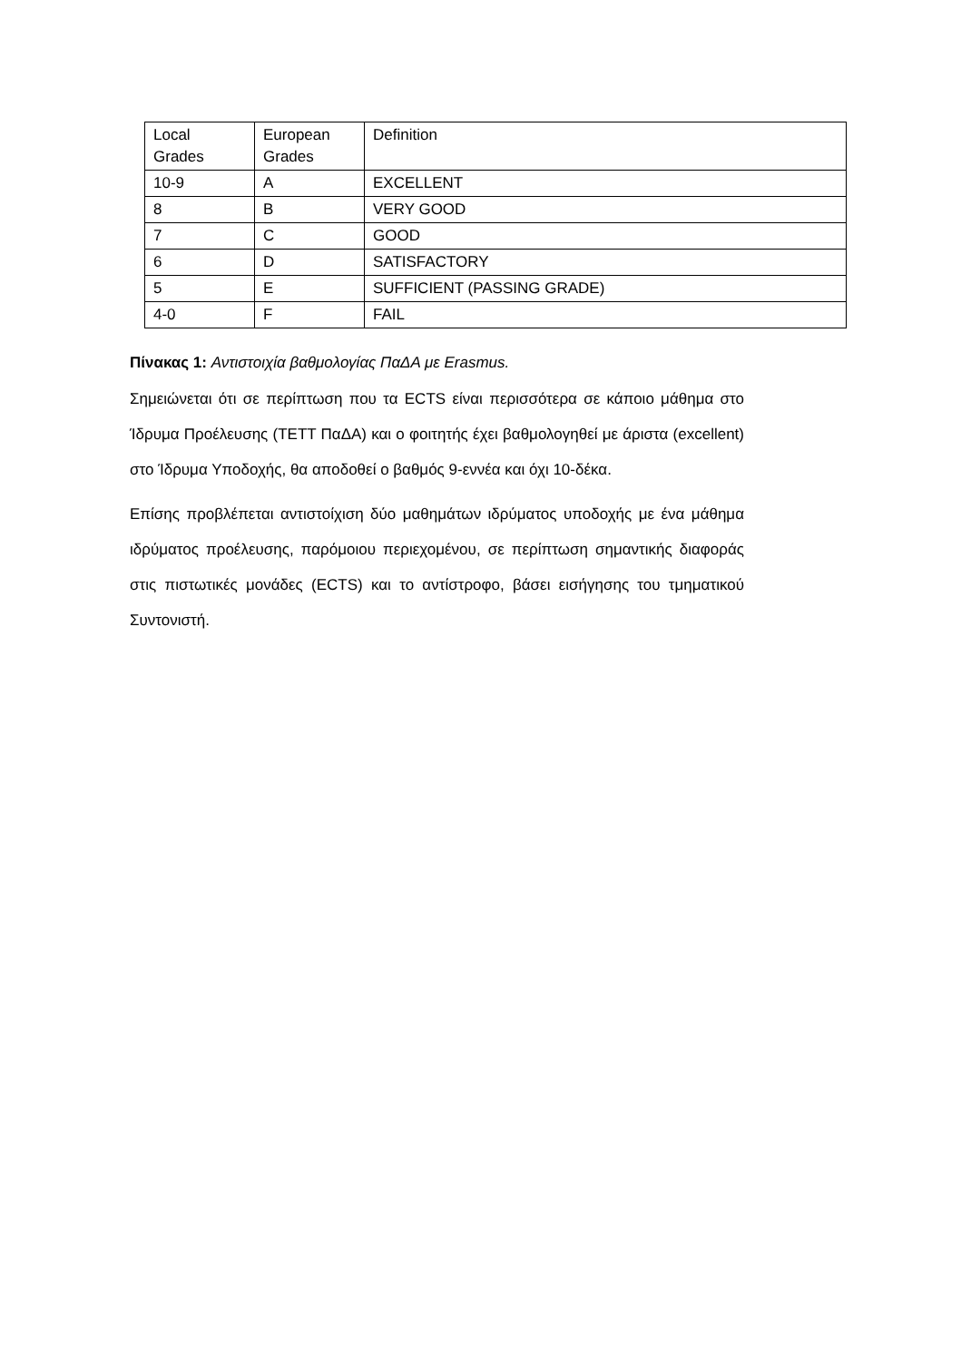| Local Grades | European Grades | Definition |
| 10-9 | A | EXCELLENT |
| 8 | B | VERY GOOD |
| 7 | C | GOOD |
| 6 | D | SATISFACTORY |
| 5 | E | SUFFICIENT (PASSING GRADE) |
| 4-0 | F | FAIL |
Πίνακας 1: Αντιστοιχία βαθμολογίας ΠαΔΑ με Erasmus.
Σημειώνεται ότι σε περίπτωση που τα ECTS είναι περισσότερα σε κάποιο μάθημα στο Ίδρυμα Προέλευσης (ΤΕΤΤ ΠαΔΑ) και ο φοιτητής έχει βαθμολογηθεί με άριστα (excellent) στο Ίδρυμα Υποδοχής, θα αποδοθεί ο βαθμός 9-εννέα και όχι 10-δέκα.
Επίσης προβλέπεται αντιστοίχιση δύο μαθημάτων ιδρύματος υποδοχής με ένα μάθημα ιδρύματος προέλευσης, παρόμοιου περιεχομένου, σε περίπτωση σημαντικής διαφοράς στις πιστωτικές μονάδες (ECTS) και το αντίστροφο, βάσει εισήγησης του τμηματικού Συντονιστή.